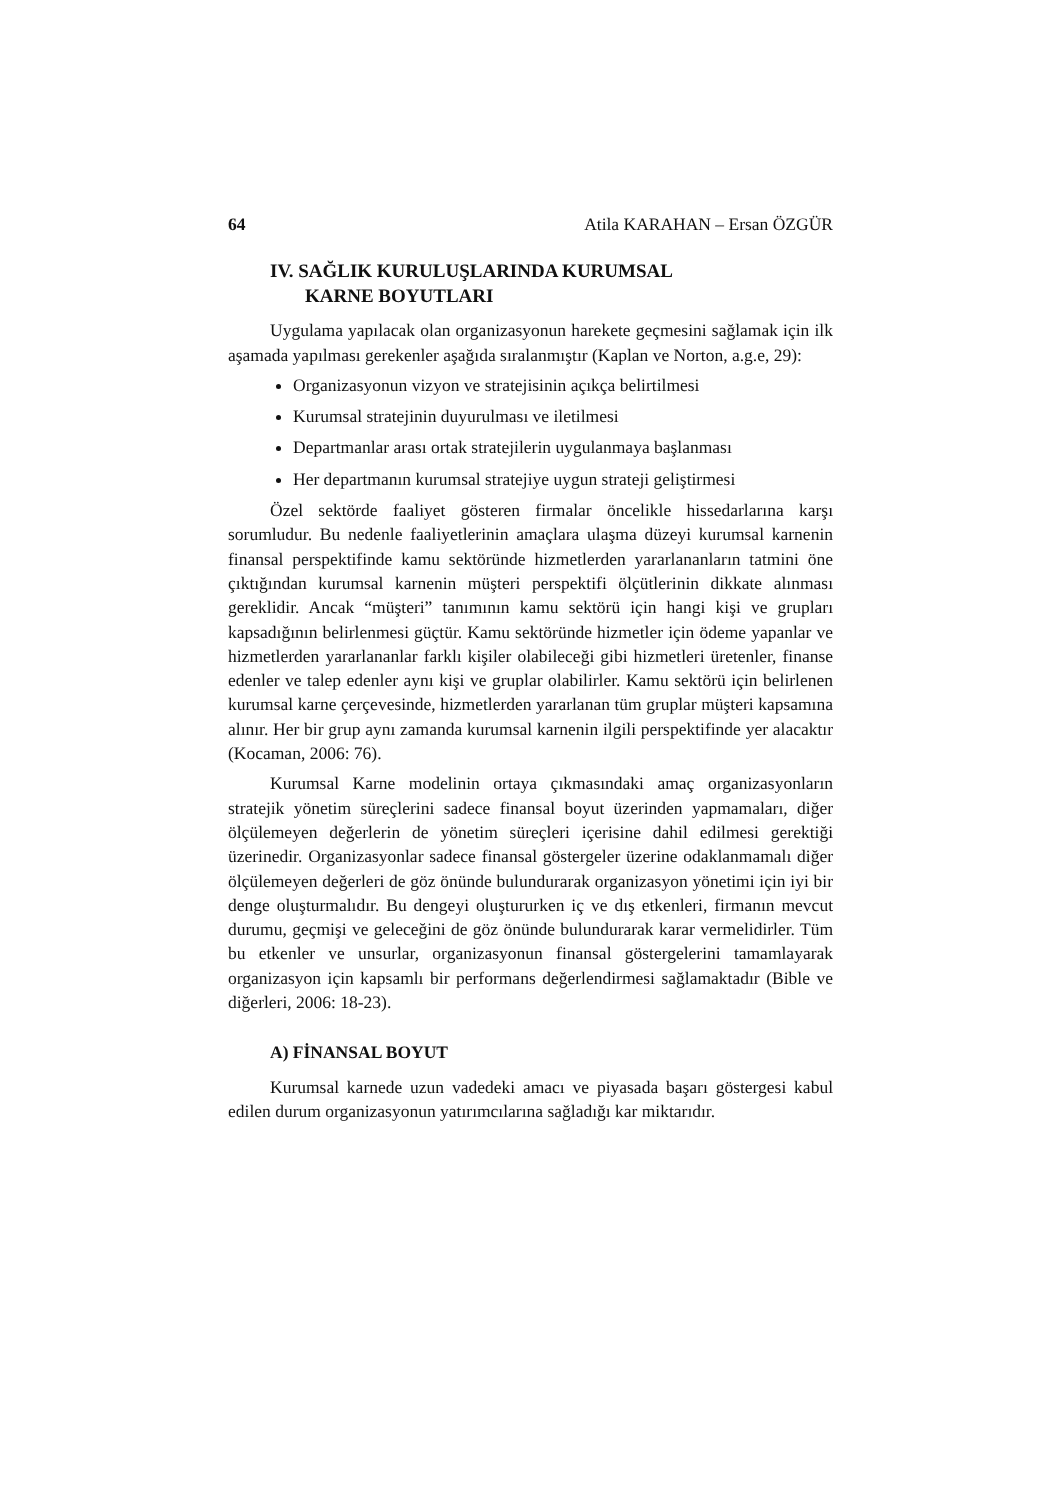64 Atila KARAHAN – Ersan ÖZGÜR
IV. SAĞLIK KURULUŞLARINDA KURUMSAL
KARNE BOYUTLARI
Uygulama yapılacak olan organizasyonun harekete geçmesini sağlamak için ilk aşamada yapılması gerekenler aşağıda sıralanmıştır (Kaplan ve Norton, a.g.e, 29):
Organizasyonun vizyon ve stratejisinin açıkça belirtilmesi
Kurumsal stratejinin duyurulması ve iletilmesi
Departmanlar arası ortak stratejilerin uygulanmaya başlanması
Her departmanın kurumsal stratejiye uygun strateji geliştirmesi
Özel sektörde faaliyet gösteren firmalar öncelikle hissedarlarına karşı sorumludur. Bu nedenle faaliyetlerinin amaçlara ulaşma düzeyi kurumsal karnenin finansal perspektifinde kamu sektöründe hizmetlerden yararlananların tatmini öne çıktığından kurumsal karnenin müşteri perspektifi ölçütlerinin dikkate alınması gereklidir. Ancak “müşteri” tanımının kamu sektörü için hangi kişi ve grupları kapsadığının belirlenmesi güçtür. Kamu sektöründe hizmetler için ödeme yapanlar ve hizmetlerden yararlananlar farklı kişiler olabileceği gibi hizmetleri üretenler, finanse edenler ve talep edenler aynı kişi ve gruplar olabilirler. Kamu sektörü için belirlenen kurumsal karne çerçevesinde, hizmetlerden yararlanan tüm gruplar müşteri kapsamına alınır. Her bir grup aynı zamanda kurumsal karnenin ilgili perspektifinde yer alacaktır (Kocaman, 2006: 76).
Kurumsal Karne modelinin ortaya çıkmasındaki amaç organizasyonların stratejik yönetim süreçlerini sadece finansal boyut üzerinden yapmamaları, diğer ölçülemeyen değerlerin de yönetim süreçleri içerisine dahil edilmesi gerektiği üzerinedir. Organizasyonlar sadece finansal göstergeler üzerine odaklanmamalı diğer ölçülemeyen değerleri de göz önünde bulundurarak organizasyon yönetimi için iyi bir denge oluşturmalıdır. Bu dengeyi oluştururken iç ve dış etkenleri, firmanın mevcut durumu, geçmişi ve geleceğini de göz önünde bulundurarak karar vermelidirler. Tüm bu etkenler ve unsurlar, organizasyonun finansal göstergelerini tamamlayarak organizasyon için kapsamlı bir performans değerlendirmesi sağlamaktadır (Bible ve diğerleri, 2006: 18-23).
A) FİNANSAL BOYUT
Kurumsal karnede uzun vadedeki amacı ve piyasada başarı göstergesi kabul edilen durum organizasyonun yatırımcılarına sağladığı kar miktarıdır.